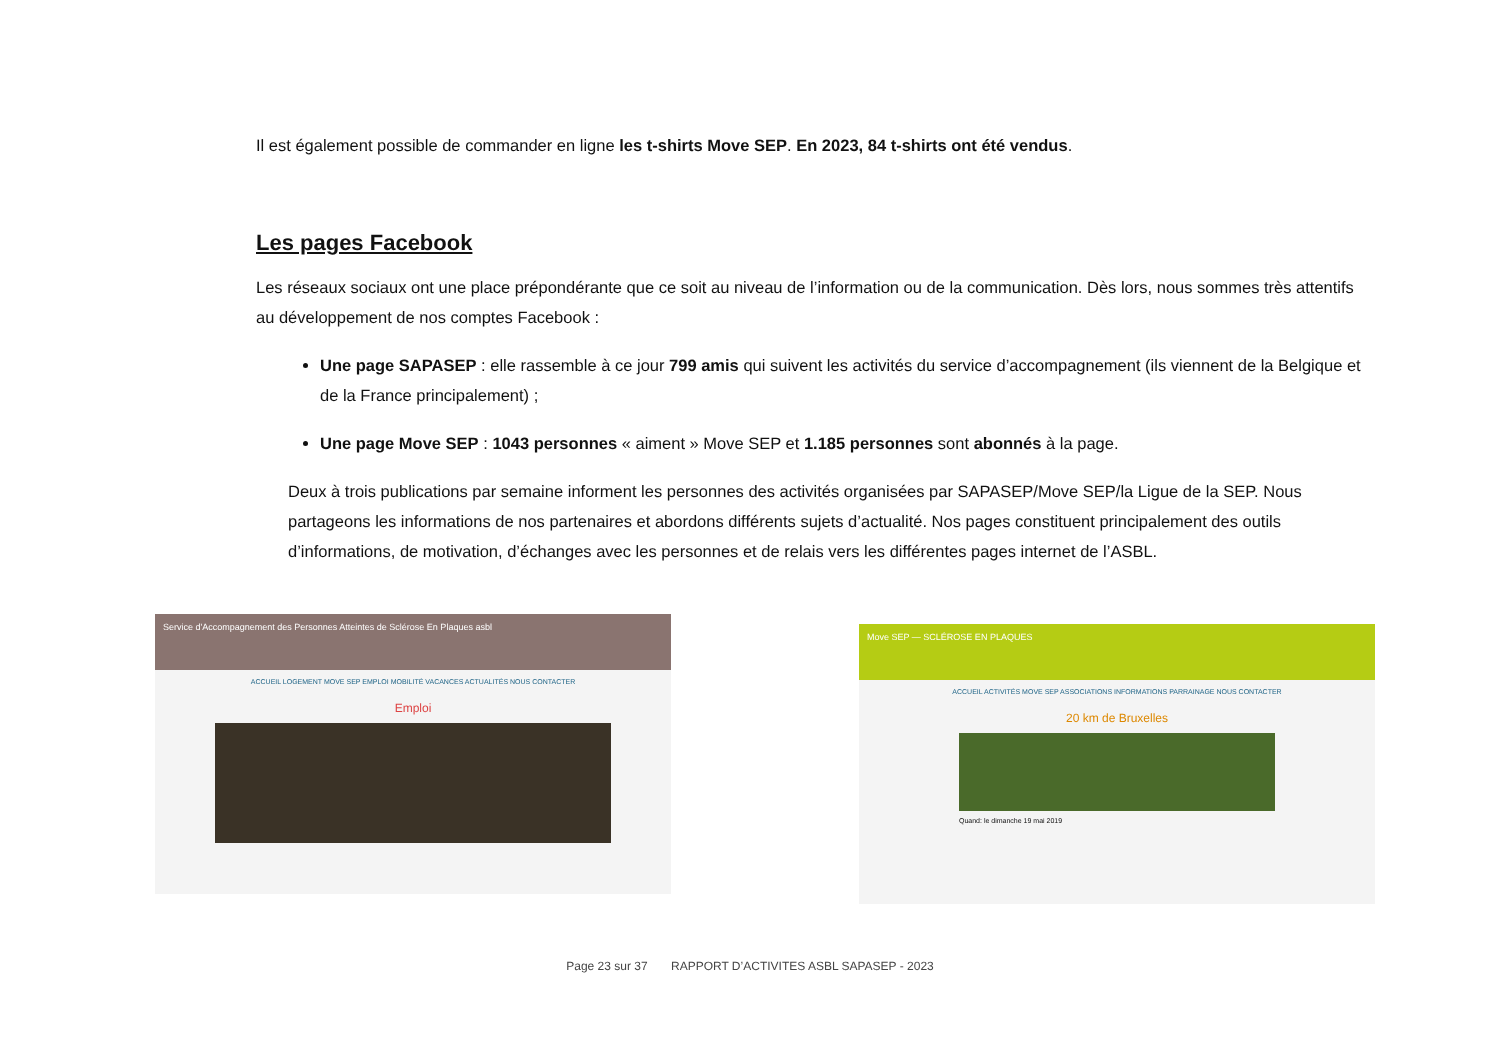Il est également possible de commander en ligne les t-shirts Move SEP. En 2023, 84 t-shirts ont été vendus.
Les pages Facebook
Les réseaux sociaux ont une place prépondérante que ce soit au niveau de l’information ou de la communication. Dès lors, nous sommes très attentifs au développement de nos comptes Facebook :
Une page SAPASEP : elle rassemble à ce jour 799 amis qui suivent les activités du service d’accompagnement (ils viennent de la Belgique et de la France principalement) ;
Une page Move SEP : 1043 personnes « aiment » Move SEP et 1.185 personnes sont abonnés à la page.
Deux à trois publications par semaine informent les personnes des activités organisées par SAPASEP/Move SEP/la Ligue de la SEP. Nous partageons les informations de nos partenaires et abordons différents sujets d’actualité. Nos pages constituent principalement des outils d’informations, de motivation, d’échanges avec les personnes et de relais vers les différentes pages internet de l’ASBL.
Service d'Accompagnement des Personnes Atteintes de Sclérose En Plaques asbl
ACCUEIL LOGEMENT MOVE SEP EMPLOI MOBILITÉ VACANCES ACTUALITÉS NOUS CONTACTER
Emploi
Move SEP — SCLÉROSE EN PLAQUES
ACCUEIL ACTIVITÉS MOVE SEP ASSOCIATIONS INFORMATIONS PARRAINAGE NOUS CONTACTER
20 km de Bruxelles
Quand: le dimanche 19 mai 2019
Page 23 sur 37 RAPPORT D’ACTIVITES ASBL SAPASEP - 2023